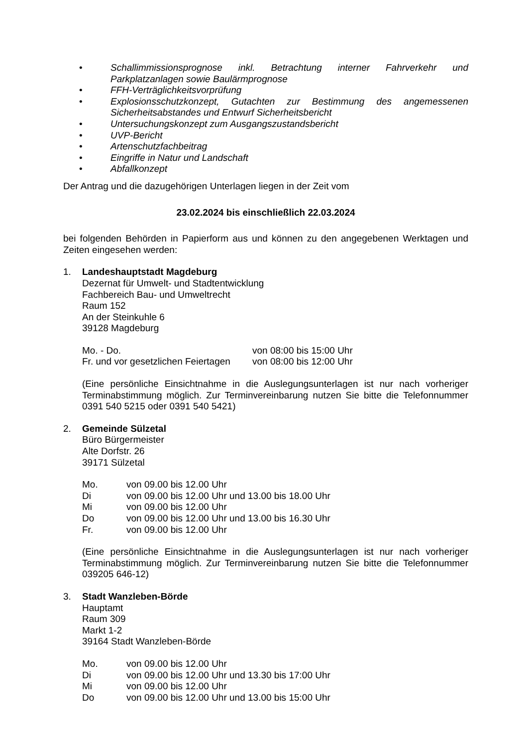• Schallimmissionsprognose inkl. Betrachtung interner Fahrverkehr und Parkplatzanlagen sowie Baulärmprognose
• FFH-Verträglichkeitsvorprüfung
• Explosionsschutzkonzept, Gutachten zur Bestimmung des angemessenen Sicherheitsabstandes und Entwurf Sicherheitsbericht
• Untersuchungskonzept zum Ausgangszustandsbericht
• UVP-Bericht
• Artenschutzfachbeitrag
• Eingriffe in Natur und Landschaft
• Abfallkonzept
Der Antrag und die dazugehörigen Unterlagen liegen in der Zeit vom
23.02.2024 bis einschließlich 22.03.2024
bei folgenden Behörden in Papierform aus und können zu den angegebenen Werktagen und Zeiten eingesehen werden:
1. Landeshauptstadt Magdeburg
Dezernat für Umwelt- und Stadtentwicklung
Fachbereich Bau- und Umweltrecht
Raum 152
An der Steinkuhle 6
39128 Magdeburg
| Mo. - Do. | von 08:00 bis 15:00 Uhr |
| Fr. und vor gesetzlichen Feiertagen | von 08:00 bis 12:00 Uhr |
(Eine persönliche Einsichtnahme in die Auslegungsunterlagen ist nur nach vorheriger Terminabstimmung möglich. Zur Terminvereinbarung nutzen Sie bitte die Telefonnummer 0391 540 5215 oder 0391 540 5421)
2. Gemeinde Sülzetal
Büro Bürgermeister
Alte Dorfstr. 26
39171 Sülzetal
| Mo. | von 09.00 bis 12.00 Uhr |
| Di | von 09.00 bis 12.00 Uhr und 13.00 bis 18.00 Uhr |
| Mi | von 09.00 bis 12.00 Uhr |
| Do | von 09.00 bis 12.00 Uhr und 13.00 bis 16.30 Uhr |
| Fr. | von 09.00 bis 12.00 Uhr |
(Eine persönliche Einsichtnahme in die Auslegungsunterlagen ist nur nach vorheriger Terminabstimmung möglich. Zur Terminvereinbarung nutzen Sie bitte die Telefonnummer 039205 646-12)
3. Stadt Wanzleben-Börde
Hauptamt
Raum 309
Markt 1-2
39164 Stadt Wanzleben-Börde
| Mo. | von 09.00 bis 12.00 Uhr |
| Di | von 09.00 bis 12.00 Uhr und 13.30 bis 17:00 Uhr |
| Mi | von 09.00 bis 12.00 Uhr |
| Do | von 09.00 bis 12.00 Uhr und 13.00 bis 15:00 Uhr |